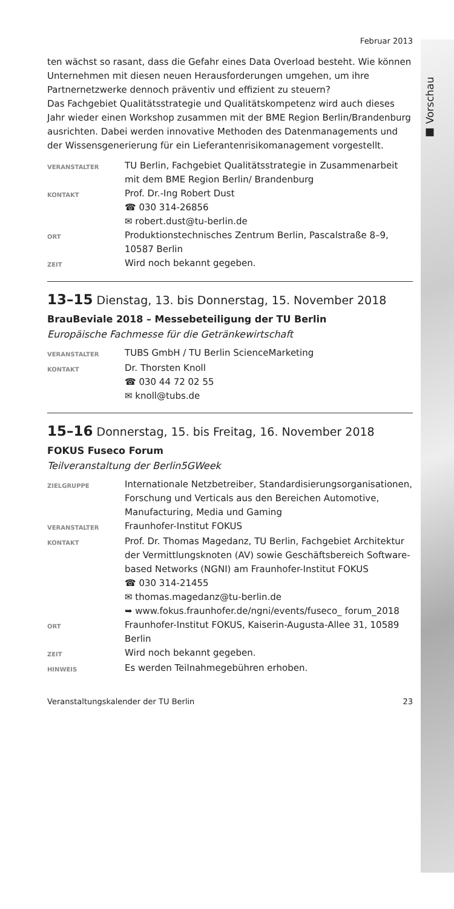■ Vorschau
Februar 2013
ten wächst so rasant, dass die Gefahr eines Data Overload besteht. Wie können Unternehmen mit diesen neuen Herausforderungen umgehen, um ihre Partnernetzwerke dennoch präventiv und effizient zu steuern?
Das Fachgebiet Qualitätsstrategie und Qualitätskompetenz wird auch dieses Jahr wieder einen Workshop zusammen mit der BME Region Berlin/Brandenburg ausrichten. Dabei werden innovative Methoden des Datenmanagements und der Wissensgenerierung für ein Lieferantenrisikomanagement vorgestellt.
| VERANSTALTER | TU Berlin, Fachgebiet Qualitätsstrategie in Zusammenarbeit mit dem BME Region Berlin/ Brandenburg |
| KONTAKT | Prof. Dr.-Ing Robert Dust ☎ 030 314-26856 ✉ robert.dust@tu-berlin.de |
| ORT | Produktionstechnisches Zentrum Berlin, Pascalstraße 8–9, 10587 Berlin |
| ZEIT | Wird noch bekannt gegeben. |
13–15 Dienstag, 13. bis Donnerstag, 15. November 2018
BrauBeviale 2018 – Messebeteiligung der TU Berlin
Europäische Fachmesse für die Getränkewirtschaft
| VERANSTALTER | TUBS GmbH / TU Berlin ScienceMarketing |
| KONTAKT | Dr. Thorsten Knoll ☎ 030 44 72 02 55 ✉ knoll@tubs.de |
15–16 Donnerstag, 15. bis Freitag, 16. November 2018
FOKUS Fuseco Forum
Teilveranstaltung der Berlin5GWeek
| ZIELGRUPPE | Internationale Netzbetreiber, Standardisierungsorganisationen, Forschung und Verticals aus den Bereichen Automotive, Manufacturing, Media und Gaming |
| VERANSTALTER | Fraunhofer-Institut FOKUS |
| KONTAKT | Prof. Dr. Thomas Magedanz, TU Berlin, Fachgebiet Architektur der Vermittlungsknoten (AV) sowie Geschäftsbereich Software-based Networks (NGNI) am Fraunhofer-Institut FOKUS ☎ 030 314-21455 ✉ thomas.magedanz@tu-berlin.de ➥ www.fokus.fraunhofer.de/ngni/events/fuseco_ forum_2018 |
| ORT | Fraunhofer-Institut FOKUS, Kaiserin-Augusta-Allee 31, 10589 Berlin |
| ZEIT | Wird noch bekannt gegeben. |
| HINWEIS | Es werden Teilnahmegebühren erhoben. |
Veranstaltungskalender der TU Berlin 23